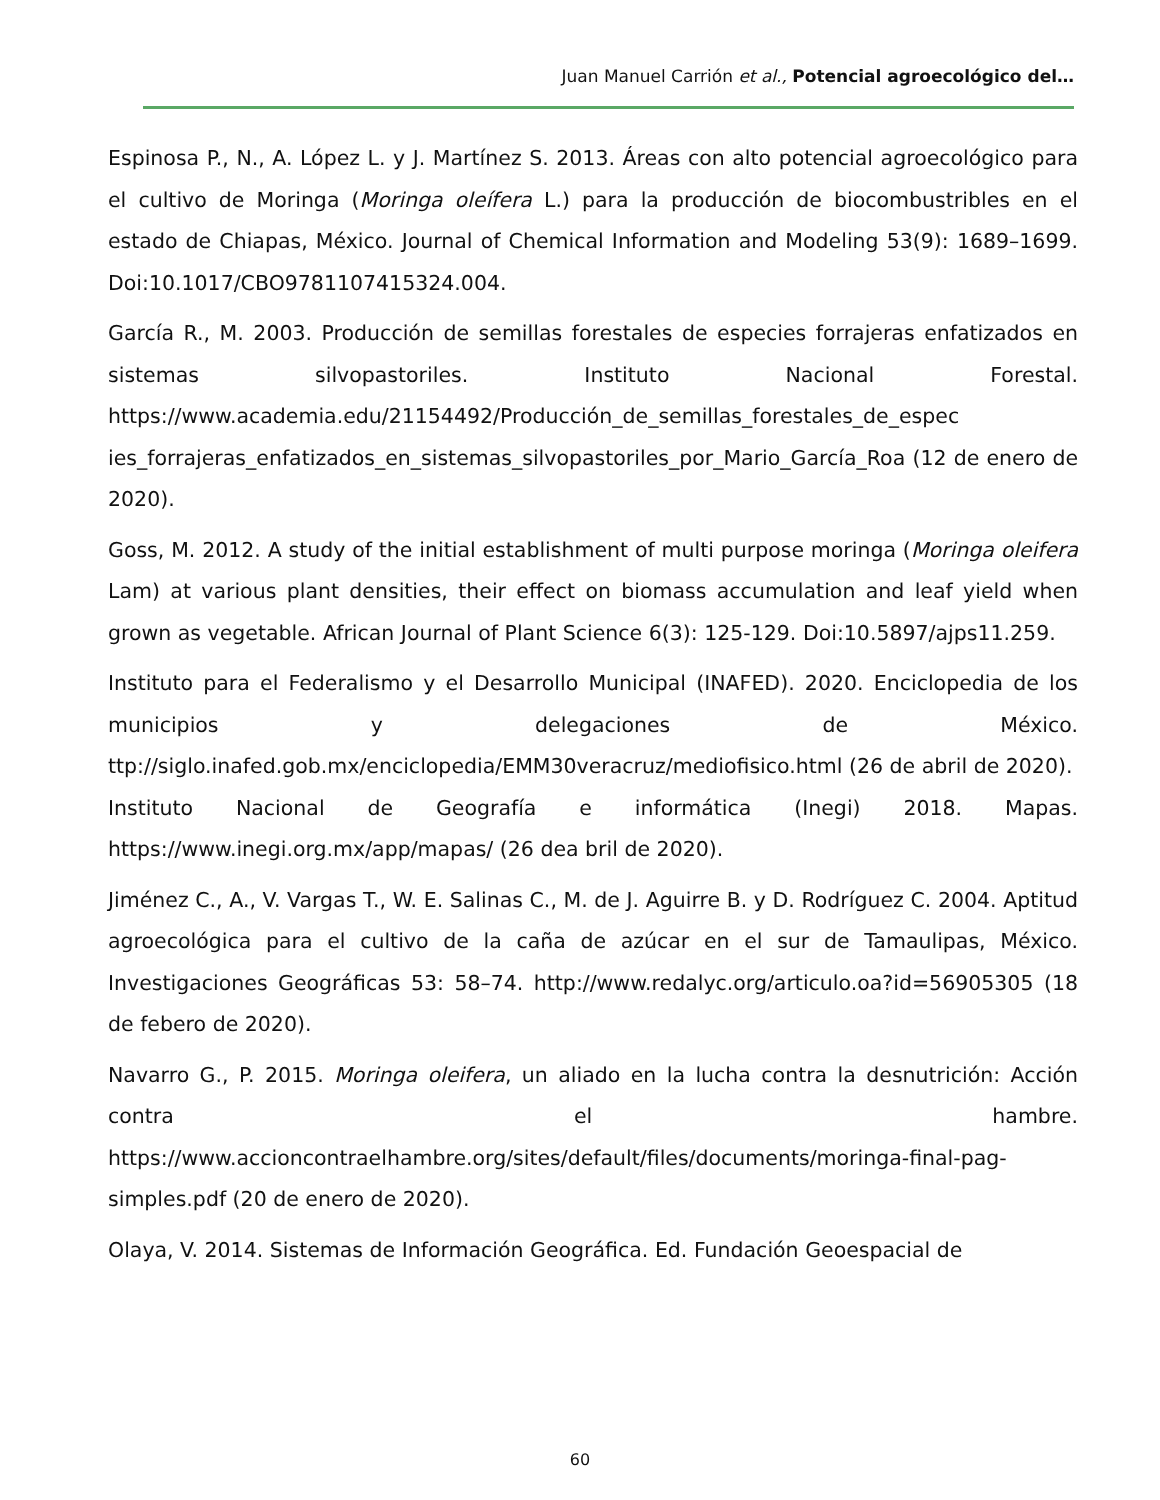Juan Manuel Carrión et al., Potencial agroecológico del…
Espinosa P., N., A. López L. y J. Martínez S. 2013. Áreas con alto potencial agroecológico para el cultivo de Moringa (Moringa oleífera L.) para la producción de biocombustribles en el estado de Chiapas, México. Journal of Chemical Information and Modeling 53(9): 1689–1699. Doi:10.1017/CBO9781107415324.004.
García R., M. 2003. Producción de semillas forestales de especies forrajeras enfatizados en sistemas silvopastoriles. Instituto Nacional Forestal. https://www.academia.edu/21154492/Producción_de_semillas_forestales_de_espec ies_forrajeras_enfatizados_en_sistemas_silvopastoriles_por_Mario_García_Roa (12 de enero de 2020).
Goss, M. 2012. A study of the initial establishment of multi purpose moringa (Moringa oleifera Lam) at various plant densities, their effect on biomass accumulation and leaf yield when grown as vegetable. African Journal of Plant Science 6(3): 125-129. Doi:10.5897/ajps11.259.
Instituto para el Federalismo y el Desarrollo Municipal (INAFED). 2020. Enciclopedia de los municipios y delegaciones de México. ttp://siglo.inafed.gob.mx/enciclopedia/EMM30veracruz/mediofisico.html (26 de abril de 2020).
Instituto Nacional de Geografía e informática (Inegi) 2018. Mapas. https://www.inegi.org.mx/app/mapas/ (26 dea bril de 2020).
Jiménez C., A., V. Vargas T., W. E. Salinas C., M. de J. Aguirre B. y D. Rodríguez C. 2004. Aptitud agroecológica para el cultivo de la caña de azúcar en el sur de Tamaulipas, México. Investigaciones Geográficas 53: 58–74. http://www.redalyc.org/articulo.oa?id=56905305 (18 de febero de 2020).
Navarro G., P. 2015. Moringa oleifera, un aliado en la lucha contra la desnutrición: Acción contra el hambre. https://www.accioncontraelhambre.org/sites/default/files/documents/moringa-final-pag-simples.pdf (20 de enero de 2020).
Olaya, V. 2014. Sistemas de Información Geográfica. Ed. Fundación Geoespacial de
60